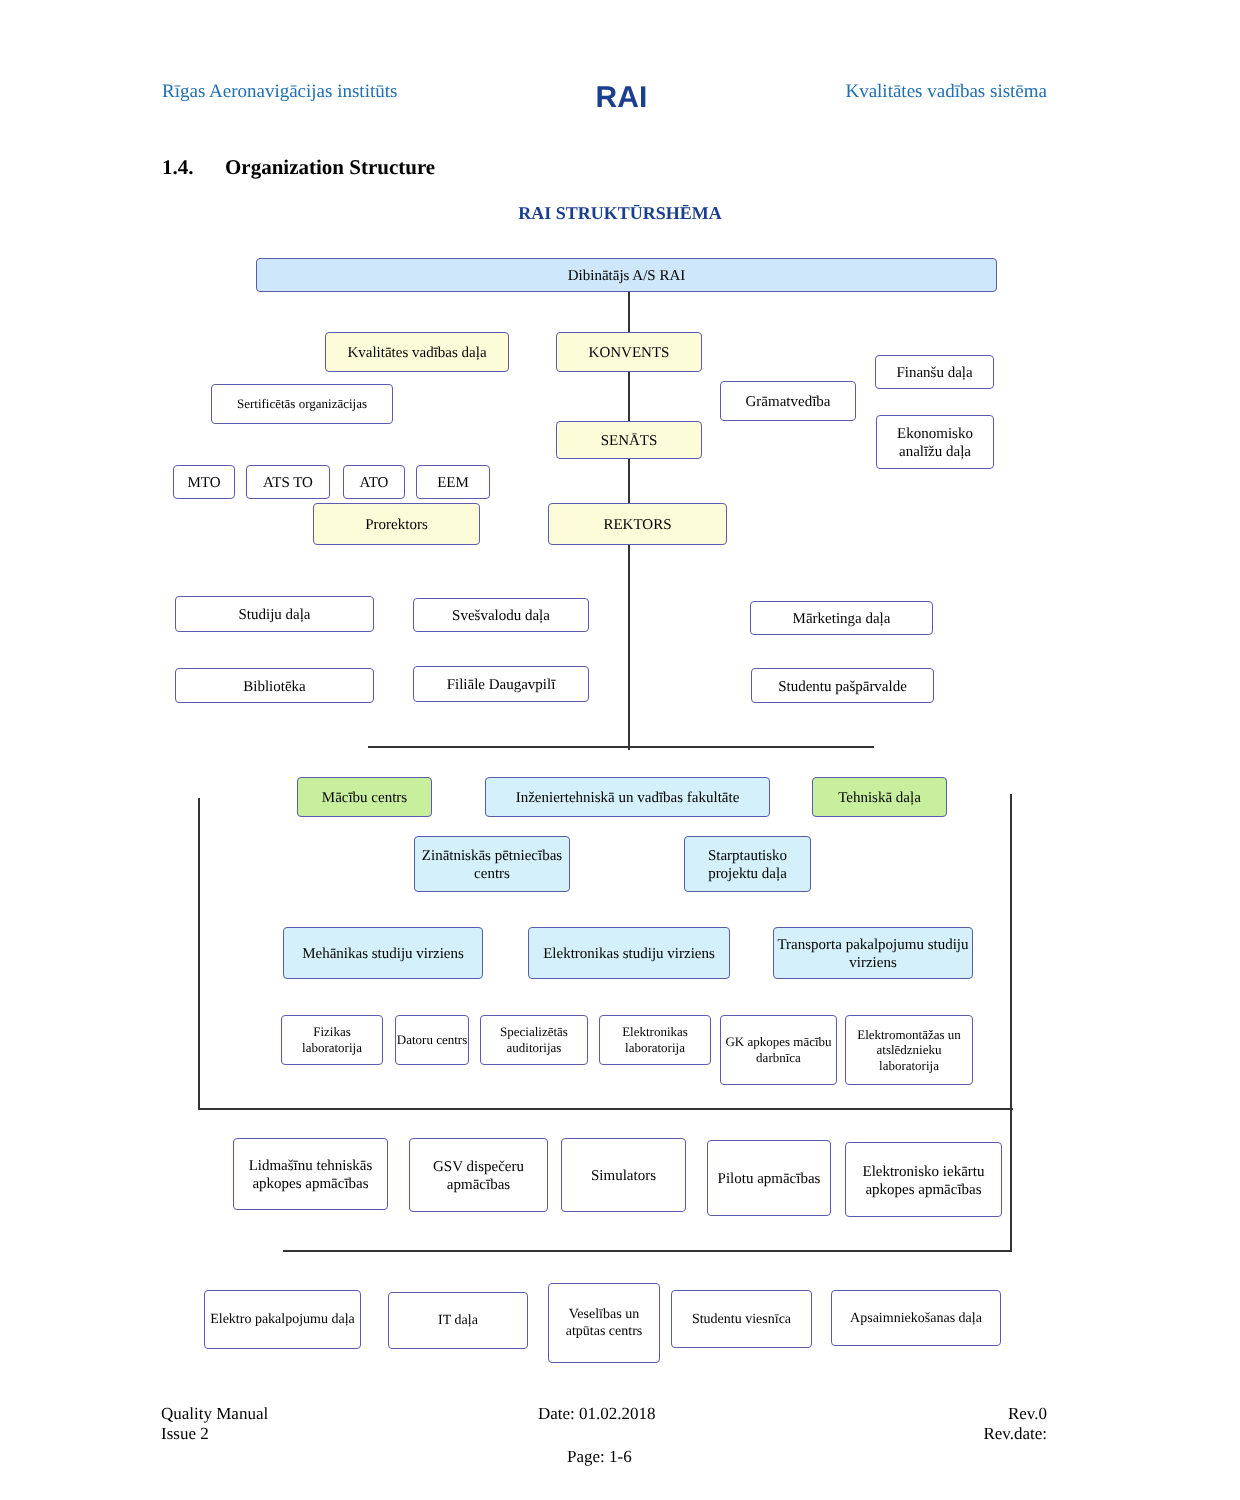Rīgas Aeronavigācijas institūts RAI Kvalitātes vadības sistēma
1.4. Organization Structure
RAI STRUKTŪRSHĒMA
Dibinātājs A/S RAI
Kvalitātes vadības daļa
KONVENTS
Finanšu daļa
Sertificētās organizācijas
Grāmatvedība
SENĀTS
Ekonomisko analīžu daļa
MTO ATS TO ATO EEM
Prorektors REKTORS
Studiju daļa Svešvalodu daļa Mārketinga daļa
Bibliotēka Filiāle Daugavpilī Studentu pašpārvalde
Mācību centrs
Inženiertehniskā un vadības fakultāte
Tehniskā daļa
Zinātniskās pētniecības centrs
Starptautisko projektu daļa
Mehānikas studiju virziens
Elektronikas studiju virziens
Transporta pakalpojumu studiju virziens
Fizikas laboratorija
Datoru centrs
Specializētās auditorijas
Elektronikas laboratorija
GK apkopes mācību darbnīca
Elektromontāžas un atslēdznieku laboratorija
Lidmašīnu tehniskās apkopes apmācības
GSV dispečeru apmācības
Simulators
Pilotu apmācības
Elektronisko iekārtu apkopes apmācības
Elektro pakalpojumu daļa
IT daļa
Veselības un atpūtas centrs
Studentu viesnīca
Apsaimniekošanas daļa
Quality Manual
Issue 2
Date: 01.02.2018
Rev.0
Rev.date:
Page: 1-6